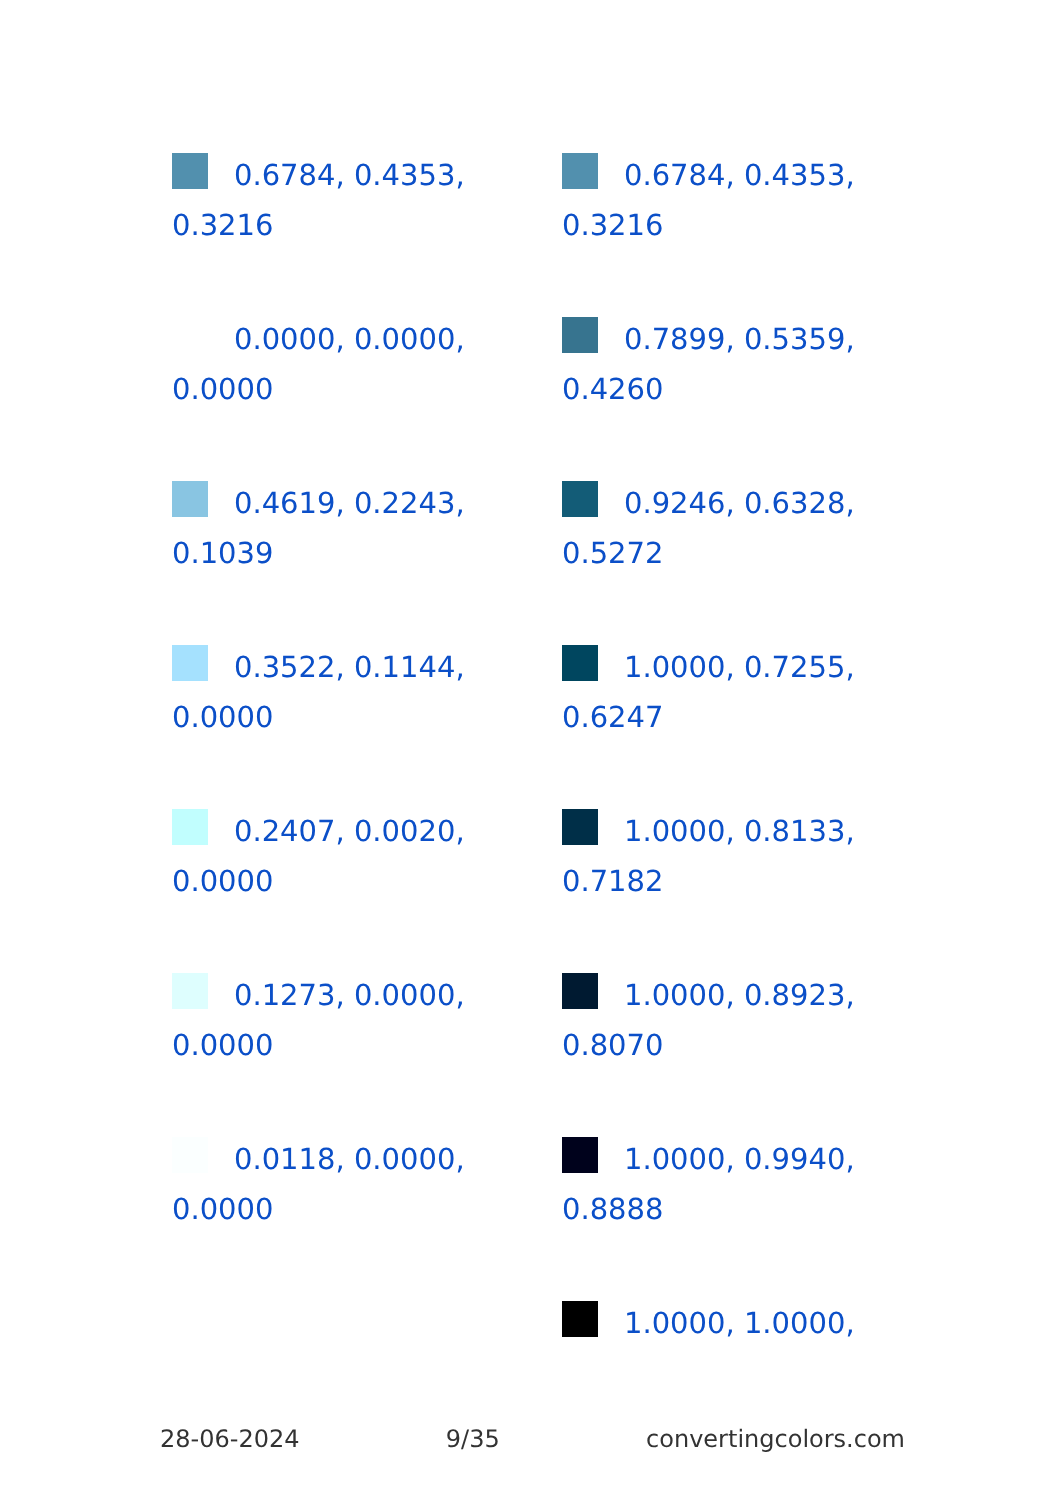0.6784, 0.4353,
0.3216
0.6784, 0.4353,
0.3216
0.0000, 0.0000,
0.0000
0.7899, 0.5359,
0.4260
0.4619, 0.2243,
0.1039
0.9246, 0.6328,
0.5272
0.3522, 0.1144,
0.0000
1.0000, 0.7255,
0.6247
0.2407, 0.0020,
0.0000
1.0000, 0.8133,
0.7182
0.1273, 0.0000,
0.0000
1.0000, 0.8923,
0.8070
0.0118, 0.0000,
0.0000
1.0000, 0.9940,
0.8888
1.0000, 1.0000,
28-06-2024 9/35 convertingcolors.com